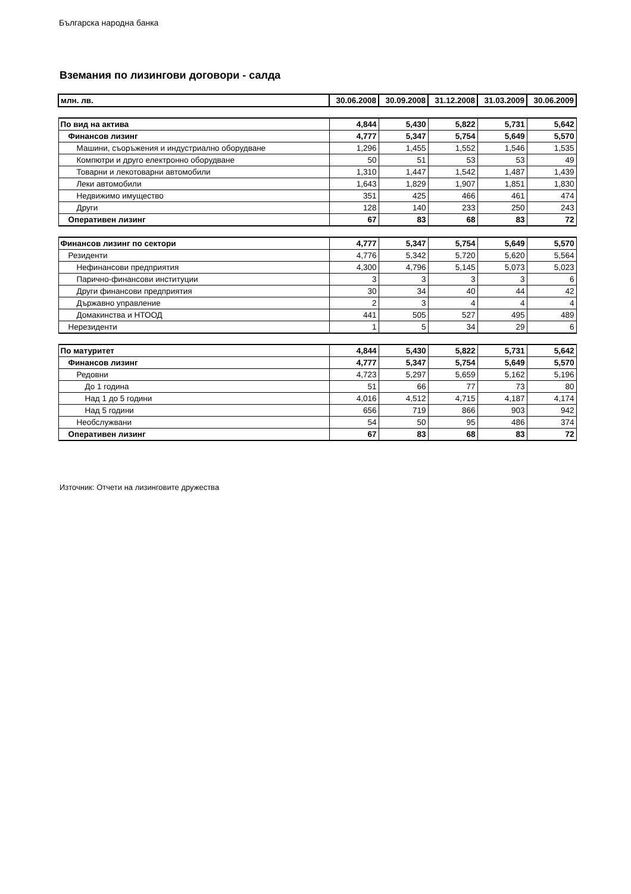Българска народна банка
Вземания по лизингови договори - салда
| млн. лв. | 30.06.2008 | 30.09.2008 | 31.12.2008 | 31.03.2009 | 30.06.2009 |
| --- | --- | --- | --- | --- | --- |
| По вид на актива | 4,844 | 5,430 | 5,822 | 5,731 | 5,642 |
| Финансов лизинг | 4,777 | 5,347 | 5,754 | 5,649 | 5,570 |
| Машини, съоръжения и индустриално оборудване | 1,296 | 1,455 | 1,552 | 1,546 | 1,535 |
| Компютри и друго електронно оборудване | 50 | 51 | 53 | 53 | 49 |
| Товарни и лекотоварни автомобили | 1,310 | 1,447 | 1,542 | 1,487 | 1,439 |
| Леки автомобили | 1,643 | 1,829 | 1,907 | 1,851 | 1,830 |
| Недвижимо имущество | 351 | 425 | 466 | 461 | 474 |
| Други | 128 | 140 | 233 | 250 | 243 |
| Оперативен лизинг | 67 | 83 | 68 | 83 | 72 |
| Финансов лизинг по сектори | 4,777 | 5,347 | 5,754 | 5,649 | 5,570 |
| Резиденти | 4,776 | 5,342 | 5,720 | 5,620 | 5,564 |
| Нефинансови предприятия | 4,300 | 4,796 | 5,145 | 5,073 | 5,023 |
| Парично-финансови институции | 3 | 3 | 3 | 3 | 6 |
| Други финансови предприятия | 30 | 34 | 40 | 44 | 42 |
| Държавно управление | 2 | 3 | 4 | 4 | 4 |
| Домакинства и НТООД | 441 | 505 | 527 | 495 | 489 |
| Нерезиденти | 1 | 5 | 34 | 29 | 6 |
| По матуритет | 4,844 | 5,430 | 5,822 | 5,731 | 5,642 |
| Финансов лизинг | 4,777 | 5,347 | 5,754 | 5,649 | 5,570 |
| Редовни | 4,723 | 5,297 | 5,659 | 5,162 | 5,196 |
| До 1 година | 51 | 66 | 77 | 73 | 80 |
| Над 1 до 5 години | 4,016 | 4,512 | 4,715 | 4,187 | 4,174 |
| Над 5 години | 656 | 719 | 866 | 903 | 942 |
| Необслужвани | 54 | 50 | 95 | 486 | 374 |
| Оперативен лизинг | 67 | 83 | 68 | 83 | 72 |
Източник: Отчети на лизинговите дружества